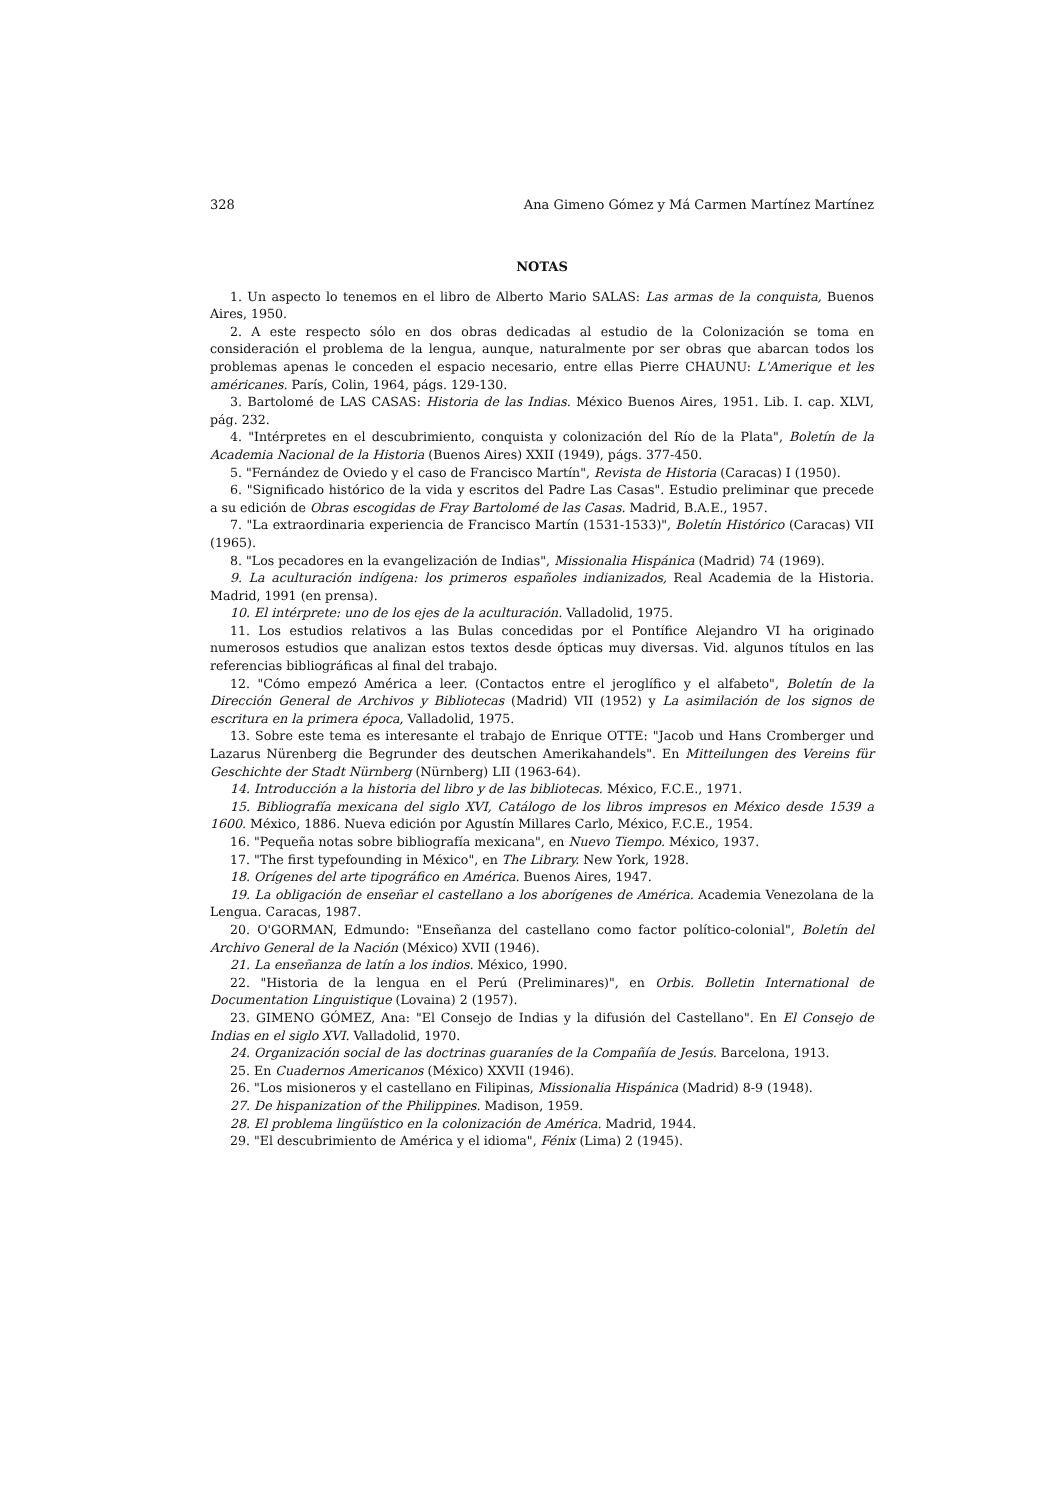328 Ana Gimeno Gómez y Má Carmen Martínez Martínez
NOTAS
1. Un aspecto lo tenemos en el libro de Alberto Mario SALAS: Las armas de la conquista, Buenos Aires, 1950.
2. A este respecto sólo en dos obras dedicadas al estudio de la Colonización se toma en consideración el problema de la lengua, aunque, naturalmente por ser obras que abarcan todos los problemas apenas le conceden el espacio necesario, entre ellas Pierre CHAUNU: L'Amerique et les américanes. París, Colin, 1964, págs. 129-130.
3. Bartolomé de LAS CASAS: Historia de las Indias. México Buenos Aires, 1951. Lib. I. cap. XLVI, pág. 232.
4. "Intérpretes en el descubrimiento, conquista y colonización del Río de la Plata", Boletín de la Academia Nacional de la Historia (Buenos Aires) XXII (1949), págs. 377-450.
5. "Fernández de Oviedo y el caso de Francisco Martín", Revista de Historia (Caracas) I (1950).
6. "Significado histórico de la vida y escritos del Padre Las Casas". Estudio preliminar que precede a su edición de Obras escogidas de Fray Bartolomé de las Casas. Madrid, B.A.E., 1957.
7. "La extraordinaria experiencia de Francisco Martín (1531-1533)", Boletín Histórico (Caracas) VII (1965).
8. "Los pecadores en la evangelización de Indias", Missionalia Hispánica (Madrid) 74 (1969).
9. La aculturación indígena: los primeros españoles indianizados, Real Academia de la Historia. Madrid, 1991 (en prensa).
10. El intérprete: uno de los ejes de la aculturación. Valladolid, 1975.
11. Los estudios relativos a las Bulas concedidas por el Pontífice Alejandro VI ha originado numerosos estudios que analizan estos textos desde ópticas muy diversas. Vid. algunos títulos en las referencias bibliográficas al final del trabajo.
12. "Cómo empezó América a leer. (Contactos entre el jeroglífico y el alfabeto", Boletín de la Dirección General de Archivos y Bibliotecas (Madrid) VII (1952) y La asimilación de los signos de escritura en la primera época, Valladolid, 1975.
13. Sobre este tema es interesante el trabajo de Enrique OTTE: "Jacob und Hans Cromberger und Lazarus Nürenberg die Begrunder des deutschen Amerikahandels". En Mitteilungen des Vereins für Geschichte der Stadt Nürnberg (Nürnberg) LII (1963-64).
14. Introducción a la historia del libro y de las bibliotecas. México, F.C.E., 1971.
15. Bibliografía mexicana del siglo XVI, Catálogo de los libros impresos en México desde 1539 a 1600. México, 1886. Nueva edición por Agustín Millares Carlo, México, F.C.E., 1954.
16. "Pequeña notas sobre bibliografía mexicana", en Nuevo Tiempo. México, 1937.
17. "The first typefounding in México", en The Library. New York, 1928.
18. Orígenes del arte tipográfico en América. Buenos Aires, 1947.
19. La obligación de enseñar el castellano a los aborígenes de América. Academia Venezolana de la Lengua. Caracas, 1987.
20. O'GORMAN, Edmundo: "Enseñanza del castellano como factor político-colonial", Boletín del Archivo General de la Nación (México) XVII (1946).
21. La enseñanza de latín a los indios. México, 1990.
22. "Historia de la lengua en el Perú (Preliminares)", en Orbis. Bolletin International de Documentation Linguistique (Lovaina) 2 (1957).
23. GIMENO GÓMEZ, Ana: "El Consejo de Indias y la difusión del Castellano". En El Consejo de Indias en el siglo XVI. Valladolid, 1970.
24. Organización social de las doctrinas guaraníes de la Compañía de Jesús. Barcelona, 1913.
25. En Cuadernos Americanos (México) XXVII (1946).
26. "Los misioneros y el castellano en Filipinas, Missionalia Hispánica (Madrid) 8-9 (1948).
27. De hispanization of the Philippines. Madison, 1959.
28. El problema lingüístico en la colonización de América. Madrid, 1944.
29. "El descubrimiento de América y el idioma", Fénix (Lima) 2 (1945).